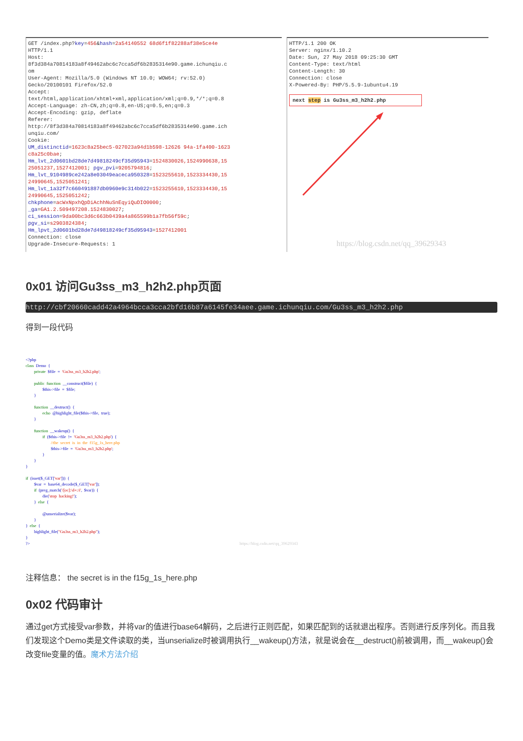GET /index.php?key=456&hash=2a54140552 68d6f1f82288af38e5ce4e HTTP/1.1 Host: 8f3d384a70814183a8f49462abc6c7cca5df6b2835314e90.game.ichunqiu.c om User-Agent: Mozilla/5.0 (Windows NT 10.0; WOW64; rv:52.0) Gecko/20100101 Firefox/52.0 Accept: text/html,application/xhtml+xml,application/xml;q=0.9,*/*;q=0.8 Accept-Language: zh-CN,zh;q=0.8,en-US;q=0.5,en;q=0.3 Accept-Encoding: gzip, deflate Referer: http://8f3d384a70814183a8f49462abc6c7cca5df6b2835314e90.game.ich unqiu.com/ Cookie: UM_distinctid=1623c8a25bec5-027023a94d1b598-12626 94a-1fa400-1623 c8a25c0bae; Hm_lvt_2d0601bd28de7d49818249cf35d95943=1524830026,1524990638,15 25051237,1527412001; pgv_pvi=9205794816; Hm_lvt_9104989ce242a8e03049eaceca950328=1523255610,1523334430,15 24990645,1525051241; Hm_lvt_1a32f7c660491887db0960e9c314b022=1523255610,1523334430,15 24990645,1525051242; chkphone=acWxNpxhQpDiAchhNuSnEqyiQuDIO0000; _ga=GA1.2.509497208.1524830027; ci_session=9da00bc3d6c663b0439a4a865599b1a7fb56f59c; pgv_si=s2903824384; Hm_lpvt_2d0601bd28de7d49818249cf35d95943=1527412001 Connection: close Upgrade-Insecure-Requests: 1
HTTP/1.1 200 OK Server: nginx/1.10.2 Date: Sun, 27 May 2018 09:25:30 GMT Content-Type: text/html Content-Length: 30 Connection: close X-Powered-By: PHP/5.5.9-1ubuntu4.19
next step is Gu3ss_m3_h2h2.php
https://blog.csdn.net/qq_39629343
0x01 访问Gu3ss_m3_h2h2.php页面
http://cbf20660cadd42a4964bcca3cca2bfd16b87a6145fe34aee.game.ichunqiu.com/Gu3ss_m3_h2h2.php
得到一段代码
<?php class Demo { private $file = 'Gu3ss_m3_h2h2.php'; public function __construct($file) { $this->file = $file; } function __destruct() { echo @highlight_file($this->file, true); } function __wakeup() { if ($this->file != 'Gu3ss_m3_h2h2.php') { //the secret is in the f15g_1s_here.php $this->file = 'Gu3ss_m3_h2h2.php'; } } } if (isset($_GET['var'])) { $var = base64_decode($_GET['var']); if (preg_match('/[oc]:\d+:/i', $var)) { die('stop hacking!'); } else { @unserialize($var); } } else { highlight_file("Gu3ss_m3_h2h2.php"); } ?> https://blog.csdn.net/qq_39629343
注释信息： the secret is in the f15g_1s_here.php
0x02 代码审计
通过get方式接受var参数，并将var的值进行base64解码，之后进行正则匹配，如果匹配到的话就退出程序。否则进行反序列化。而且我们发现这个Demo类是文件读取的类，当unserialize时被调用执行__wakeup()方法，就是说会在__destruct()前被调用，而__wakeup()会改变file变量的值。魔术方法介绍